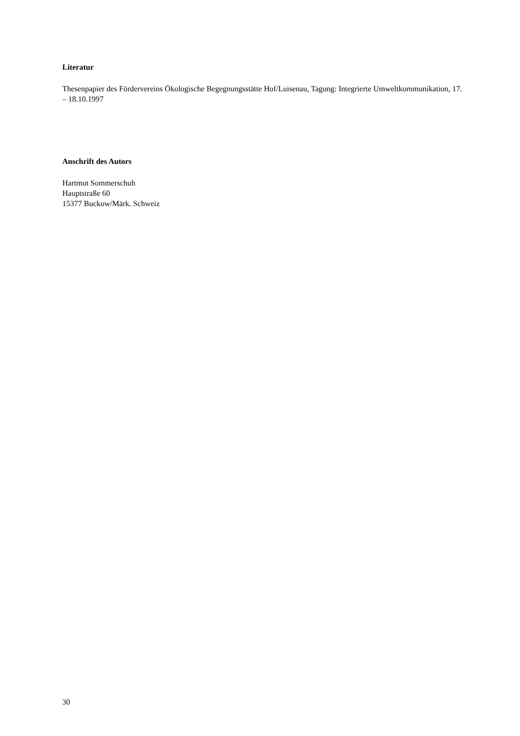Literatur
Thesenpapier des Fördervereins Ökologische Begegnungsstätte Hof/Luisenau, Tagung: Integrierte Umweltkommunikation, 17. – 18.10.1997
Anschrift des Autors
Hartmut Sommerschuh
Hauptstraße 60
15377 Buckow/Märk. Schweiz
30